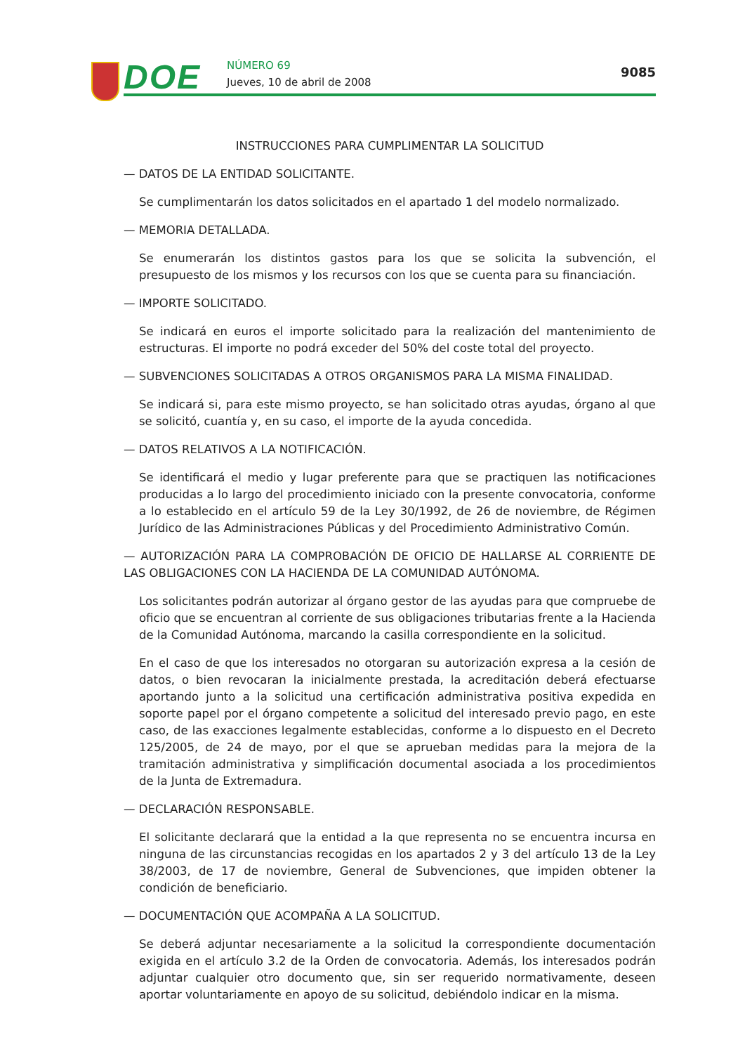DOE NÚMERO 69
Jueves, 10 de abril de 2008
9085
INSTRUCCIONES PARA CUMPLIMENTAR LA SOLICITUD
— DATOS DE LA ENTIDAD SOLICITANTE.
Se cumplimentarán los datos solicitados en el apartado 1 del modelo normalizado.
— MEMORIA DETALLADA.
Se enumerarán los distintos gastos para los que se solicita la subvención, el presupuesto de los mismos y los recursos con los que se cuenta para su financiación.
— IMPORTE SOLICITADO.
Se indicará en euros el importe solicitado para la realización del mantenimiento de estructuras. El importe no podrá exceder del 50% del coste total del proyecto.
— SUBVENCIONES SOLICITADAS A OTROS ORGANISMOS PARA LA MISMA FINALIDAD.
Se indicará si, para este mismo proyecto, se han solicitado otras ayudas, órgano al que se solicitó, cuantía y, en su caso, el importe de la ayuda concedida.
— DATOS RELATIVOS A LA NOTIFICACIÓN.
Se identificará el medio y lugar preferente para que se practiquen las notificaciones producidas a lo largo del procedimiento iniciado con la presente convocatoria, conforme a lo establecido en el artículo 59 de la Ley 30/1992, de 26 de noviembre, de Régimen Jurídico de las Administraciones Públicas y del Procedimiento Administrativo Común.
— AUTORIZACIÓN PARA LA COMPROBACIÓN DE OFICIO DE HALLARSE AL CORRIENTE DE LAS OBLIGACIONES CON LA HACIENDA DE LA COMUNIDAD AUTÓNOMA.
Los solicitantes podrán autorizar al órgano gestor de las ayudas para que compruebe de oficio que se encuentran al corriente de sus obligaciones tributarias frente a la Hacienda de la Comunidad Autónoma, marcando la casilla correspondiente en la solicitud.
En el caso de que los interesados no otorgaran su autorización expresa a la cesión de datos, o bien revocaran la inicialmente prestada, la acreditación deberá efectuarse aportando junto a la solicitud una certificación administrativa positiva expedida en soporte papel por el órgano competente a solicitud del interesado previo pago, en este caso, de las exacciones legalmente establecidas, conforme a lo dispuesto en el Decreto 125/2005, de 24 de mayo, por el que se aprueban medidas para la mejora de la tramitación administrativa y simplificación documental asociada a los procedimientos de la Junta de Extremadura.
— DECLARACIÓN RESPONSABLE.
El solicitante declarará que la entidad a la que representa no se encuentra incursa en ninguna de las circunstancias recogidas en los apartados 2 y 3 del artículo 13 de la Ley 38/2003, de 17 de noviembre, General de Subvenciones, que impiden obtener la condición de beneficiario.
— DOCUMENTACIÓN QUE ACOMPAÑA A LA SOLICITUD.
Se deberá adjuntar necesariamente a la solicitud la correspondiente documentación exigida en el artículo 3.2 de la Orden de convocatoria. Además, los interesados podrán adjuntar cualquier otro documento que, sin ser requerido normativamente, deseen aportar voluntariamente en apoyo de su solicitud, debiéndolo indicar en la misma.